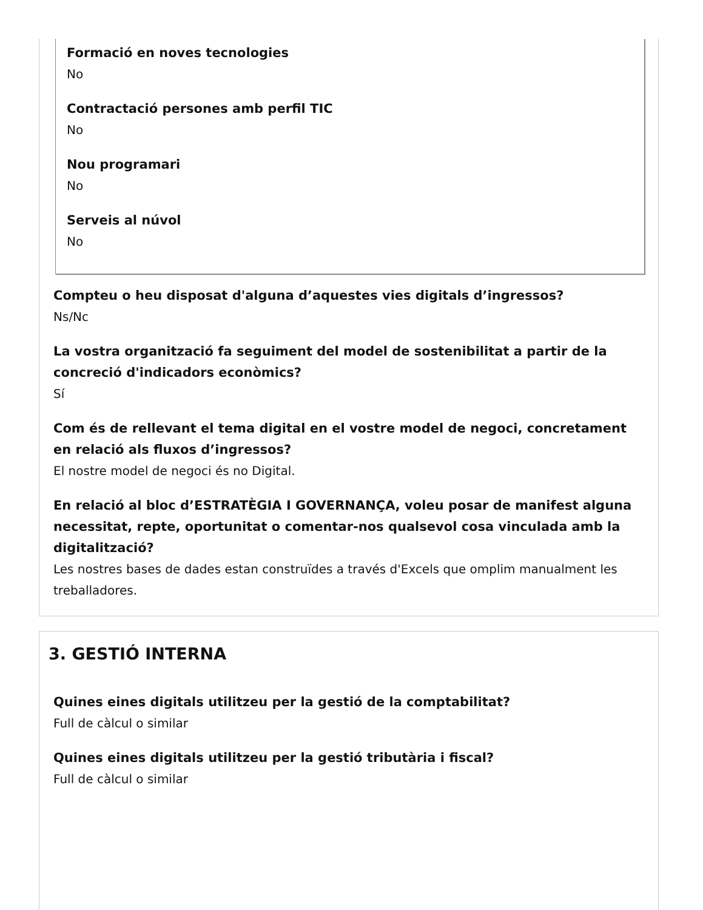Formació en noves tecnologies
No
Contractació persones amb perfil TIC
No
Nou programari
No
Serveis al núvol
No
Compteu o heu disposat d'alguna d’aquestes vies digitals d’ingressos?
Ns/Nc
La vostra organització fa seguiment del model de sostenibilitat a partir de la concreció d'indicadors econòmics?
Sí
Com és de rellevant el tema digital en el vostre model de negoci, concretament en relació als fluxos d’ingressos?
El nostre model de negoci és no Digital.
En relació al bloc d’ESTRATÈGIA I GOVERNANÇA, voleu posar de manifest alguna necessitat, repte, oportunitat o comentar-nos qualsevol cosa vinculada amb la digitalització?
Les nostres bases de dades estan construïdes a través d'Excels que omplim manualment les treballadores.
3. GESTIÓ INTERNA
Quines eines digitals utilitzeu per la gestió de la comptabilitat?
Full de càlcul o similar
Quines eines digitals utilitzeu per la gestió tributària i fiscal?
Full de càlcul o similar